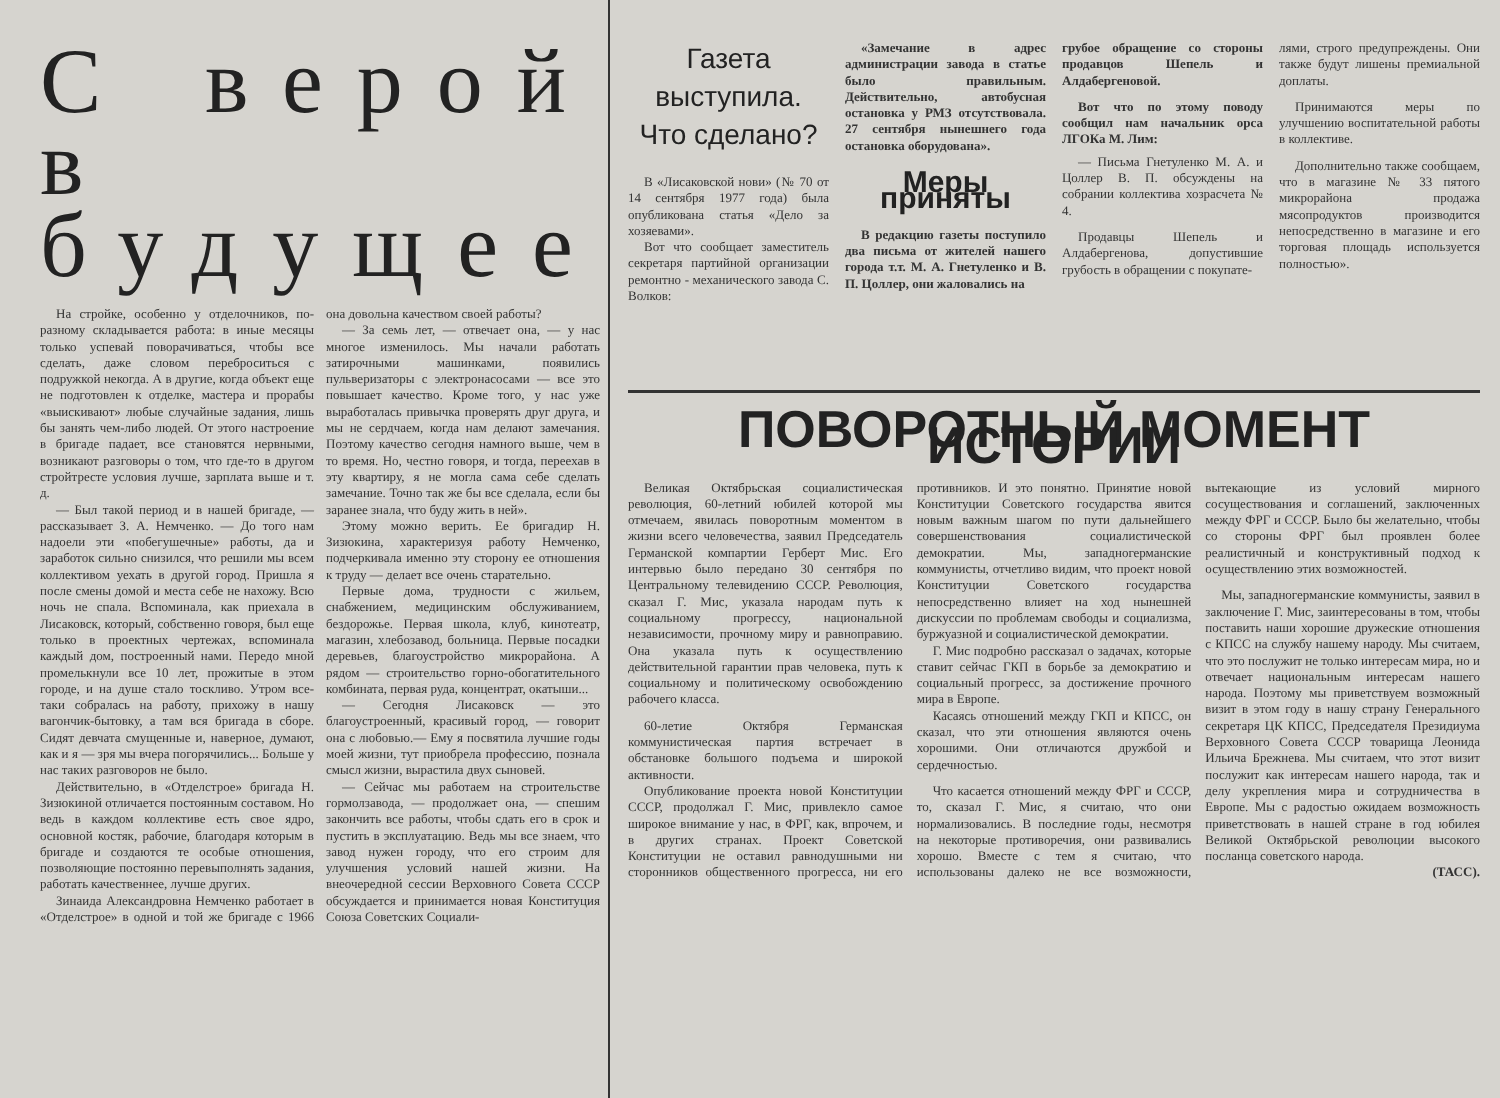С верой в будущее
На стройке, особенно у отделочников, по-разному складывается работа: в иные месяцы только успевай поворачиваться, чтобы все сделать, даже словом переброситься с подружкой некогда. А в другие, когда объект еще не подготовлен к отделке, мастера и прорабы «выискивают» любые случайные задания, лишь бы занять чем-либо людей. От этого настроение в бригаде падает, все становятся нервными, возникают разговоры о том, что где-то в другом стройтресте условия лучше, зарплата выше и т. д.
— Был такой период и в нашей бригаде, — рассказывает З. А. Немченко. — До того нам надоели эти «побегушечные» работы, да и заработок сильно снизился, что решили мы всем коллективом уехать в другой город. Пришла я после смены домой и места себе не нахожу. Всю ночь не спала. Вспоминала, как приехала в Лисаковск, который, собственно говоря, был еще только в проектных чертежах, вспоминала каждый дом, построенный нами. Передо мной промелькнули все 10 лет, прожитые в этом городе, и на душе стало тоскливо. Утром все-таки собралась на работу, прихожу в нашу вагончик-бытовку, а там вся бригада в сборе. Сидят девчата смущенные и, наверное, думают, как и я — зря мы вчера погорячились... Больше у нас таких разговоров не было.
Действительно, в «Отделстрое» бригада Н. Зизюкиной отличается постоянным составом. Но ведь в каждом коллективе есть свое ядро, основной костяк, рабочие, благодаря которым в бригаде и создаются те особые отношения, позволяющие постоянно перевыполнять задания, работать качественнее, лучше других.
Зинаида Александровна Немченко работает в «Отделстрое» в одной и той же бригаде с 1966 она довольна качеством своей работы?
— За семь лет, — отвечает она, — у нас многое изменилось. Мы начали работать затирочными машинками, появились пульверизаторы с электронасосами — все это повышает качество. Кроме того, у нас уже выработалась привычка проверять друг друга, и мы не сердчаем, когда нам делают замечания. Поэтому качество сегодня намного выше, чем в то время. Но, честно говоря, и тогда, переехав в эту квартиру, я не могла сама себе сделать замечание. Точно так же бы все сделала, если бы заранее знала, что буду жить в ней».
Этому можно верить. Ее бригадир Н. Зизюкина, характеризуя работу Немченко, подчеркивала именно эту сторону ее отношения к труду — делает все очень старательно.
Первые дома, трудности с жильем, снабжением, медицинским обслуживанием, бездорожье. Первая школа, клуб, кинотеатр, магазин, хлебозавод, больница. Первые посадки деревьев, благоустройство микрорайона. А рядом — строительство горно-обогатительного комбината, первая руда, концентрат, окатыши...
— Сегодня Лисаковск — это благоустроенный, красивый город, — говорит она с любовью.— Ему я посвятила лучшие годы моей жизни, тут приобрела профессию, познала смысл жизни, вырастила двух сыновей.
— Сейчас мы работаем на строительстве гормолзавода, — продолжает она, — спешим закончить все работы, чтобы сдать его в срок и пустить в эксплуатацию. Ведь мы все знаем, что завод нужен городу, что его строим для улучшения условий нашей жизни. На внеочередной сессии Верховного Совета СССР обсуждается и принимается новая Конституция Союза Советских Социали-
Газета выступила. Что сделано?
В «Лисаковской нови» (№ 70 от 14 сентября 1977 года) была опубликована статья «Дело за хозяевами».
Вот что сообщает заместитель секретаря партийной организации ремонтно - механического завода С. Волков:
«Замечание в адрес администрации завода в статье было правильным. Действительно, автобусная остановка у РМЗ отсутствовала. 27 сентября нынешнего года остановка оборудована».
Меры приняты
В редакцию газеты поступило два письма от жителей нашего города т.т. М. А. Гнетуленко и В. П. Цоллер, они жаловались на
грубое обращение со стороны продавцов Шепель и Алдабергеновой.
Вот что по этому поводу сообщил нам начальник орса ЛГОКа М. Лим:
— Письма Гнетуленко М. А. и Цоллер В. П. обсуждены на собрании коллектива хозрасчета № 4.
Продавцы Шепель и Алдабергенова, допустившие грубость в обращении с покупате-
лями, строго предупреждены. Они также будут лишены премиальной доплаты.
Принимаются меры по улучшению воспитательной работы в коллективе.
Дополнительно также сообщаем, что в магазине № 33 пятого микрорайона продажа мясопродуктов производится непосредственно в магазине и его торговая площадь используется полностью».
ПОВОРОТНЫЙ МОМЕНТ ИСТОРИИ
Великая Октябрьская социалистическая революция, 60-летний юбилей которой мы отмечаем, явилась поворотным моментом в жизни всего человечества, заявил Председатель Германской компартии Герберт Мис. Его интервью было передано 30 сентября по Центральному телевидению СССР. Революция, сказал Г. Мис, указала народам путь к социальному прогрессу, национальной независимости, прочному миру и равноправию. Она указала путь к осуществлению действительной гарантии прав человека, путь к социальному и политическому освобождению рабочего класса.
60-летие Октября Германская коммунистическая партия встречает в обстановке большого подъема и широкой активности.
Опубликование проекта новой Конституции СССР, продолжал Г. Мис, привлекло самое широкое внимание у нас, в ФРГ, как, впрочем, и в других странах. Проект Советской Конституции не оставил равнодушными ни сторонников общественного прогресса, ни его противников. И это понятно. Принятие новой Конституции Советского государства явится новым важным шагом по пути дальнейшего совершенствования социалистической демократии. Мы, западногерманские коммунисты, отчетливо видим, что проект новой Конституции Советского государства непосредственно влияет на ход нынешней дискуссии по проблемам свободы и социализма, буржуазной и социалистической демократии.
Г. Мис подробно рассказал о задачах, которые ставит сейчас ГКП в борьбе за демократию и социальный прогресс, за достижение прочного мира в Европе.
Касаясь отношений между ГКП и КПСС, он сказал, что эти отношения являются очень хорошими. Они отличаются дружбой и сердечностью.
Что касается отношений между ФРГ и СССР, то, сказал Г. Мис, я считаю, что они нормализовались. В последние годы, несмотря на некоторые противоречия, они развивались хорошо. Вместе с тем я считаю, что использованы далеко не все возможности, вытекающие из условий мирного сосуществования и соглашений, заключенных между ФРГ и СССР. Было бы желательно, чтобы со стороны ФРГ был проявлен более реалистичный и конструктивный подход к осуществлению этих возможностей.
Мы, западногерманские коммунисты, заявил в заключение Г. Мис, заинтересованы в том, чтобы поставить наши хорошие дружеские отношения с КПСС на службу нашему народу. Мы считаем, что это послужит не только интересам мира, но и отвечает национальным интересам нашего народа. Поэтому мы приветствуем возможный визит в этом году в нашу страну Генерального секретаря ЦК КПСС, Председателя Президиума Верховного Совета СССР товарища Леонида Ильича Брежнева. Мы считаем, что этот визит послужит как интересам нашего народа, так и делу укрепления мира и сотрудничества в Европе. Мы с радостью ожидаем возможность приветствовать в нашей стране в год юбилея Великой Октябрьской революции высокого посланца советского народа.
(ТАСС).